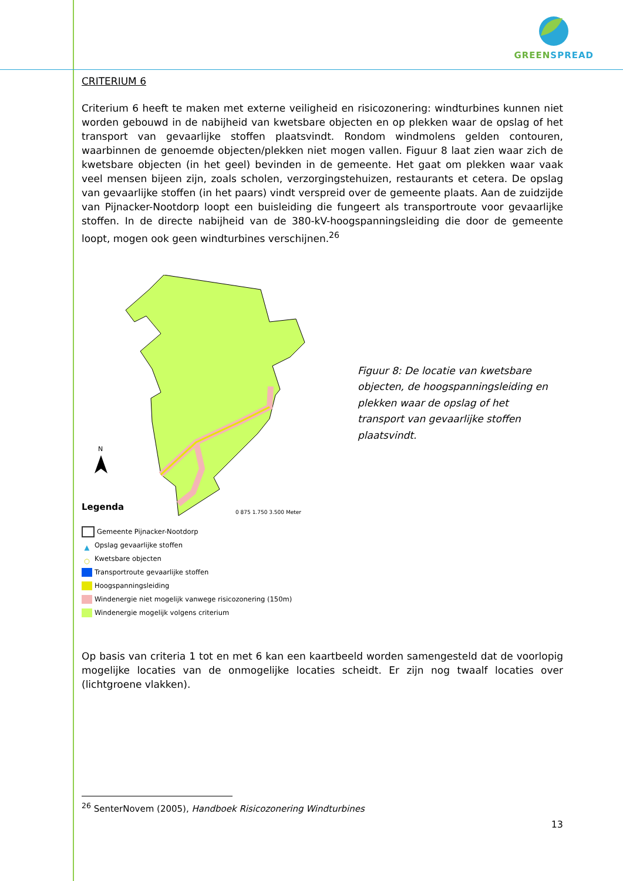GREENSPREAD
CRITERIUM 6
Criterium 6 heeft te maken met externe veiligheid en risicozonering: windturbines kunnen niet worden gebouwd in de nabijheid van kwetsbare objecten en op plekken waar de opslag of het transport van gevaarlijke stoffen plaatsvindt. Rondom windmolens gelden contouren, waarbinnen de genoemde objecten/plekken niet mogen vallen. Figuur 8 laat zien waar zich de kwetsbare objecten (in het geel) bevinden in de gemeente. Het gaat om plekken waar vaak veel mensen bijeen zijn, zoals scholen, verzorgingstehuizen, restaurants et cetera. De opslag van gevaarlijke stoffen (in het paars) vindt verspreid over de gemeente plaats. Aan de zuidzijde van Pijnacker-Nootdorp loopt een buisleiding die fungeert als transportroute voor gevaarlijke stoffen. In de directe nabijheid van de 380-kV-hoogspanningsleiding die door de gemeente loopt, mogen ook geen windturbines verschijnen.<sup>26</sup>
N
Legenda
0 875 1.750 3.500 Meter
Gemeente Pijnacker-Nootdorp
▲ Opslag gevaarlijke stoffen
○ Kwetsbare objecten
Transportroute gevaarlijke stoffen
Hoogspanningsleiding
Windenergie niet mogelijk vanwege risicozonering (150m)
Windenergie mogelijk volgens criterium
Figuur 8: De locatie van kwetsbare objecten, de hoogspanningsleiding en plekken waar de opslag of het transport van gevaarlijke stoffen plaatsvindt.
Op basis van criteria 1 tot en met 6 kan een kaartbeeld worden samengesteld dat de voorlopig mogelijke locaties van de onmogelijke locaties scheidt. Er zijn nog twaalf locaties over (lichtgroene vlakken).
<sup>26</sup> SenterNovem (2005), Handboek Risicozonering Windturbines
13